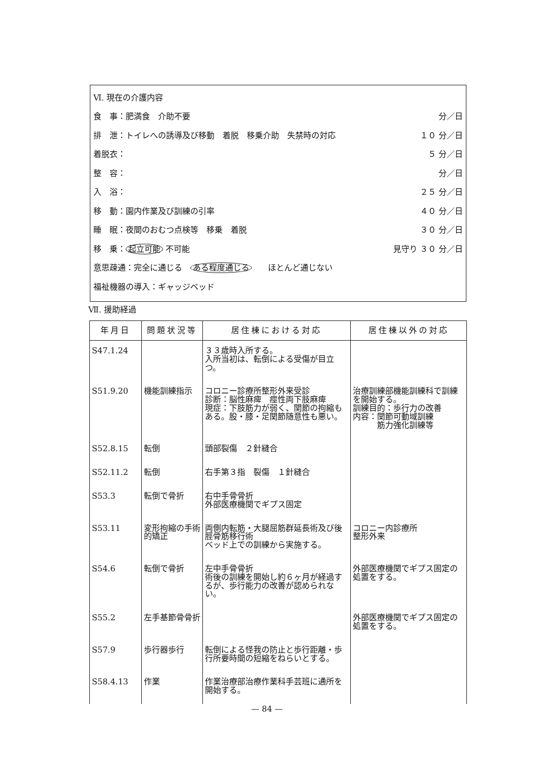Ⅵ. 現在の介護内容
食　事：肥満食　介助不要 分／日
排　泄：トイレへの誘導及び移動　着脱　移乗介助　失禁時の対応 １０ 分／日
着脱衣： ５ 分／日
整　容： 分／日
入　浴： ２５ 分／日
移　動：園内作業及び訓練の引率 ４０ 分／日
睡　眠：夜間のおむつ点検等　移乗　着脱 ３０ 分／日
移　乗： 起立可能 不可能 見守り ３０ 分／日
意思疎通：完全に通じる　ある程度通じる　　ほとんど通じない
福祉機器の導入：ギャッジベッド
Ⅶ. 援助経過
| 年月日 | 問題状況等 | 居住棟における対応 | 居住棟以外の対応 |
| --- | --- | --- | --- |
| S47.1.24 | | ３３歳時入所する。 入所当初は、転倒による受傷が目立つ。 | |
| S51.9.20 | 機能訓練指示 | コロニー診療所整形外来受診 診断：脳性麻痺 痙性両下肢麻痺 現症：下肢筋力が弱く、関節の拘縮もある。股・膝・足関節随意性も悪い。 | 治療訓練部機能訓練科で訓練を開始する。 訓練目的：歩行力の改善 内容：関節可動域訓練 筋力強化訓練等 |
| S52.8.15 | 転倒 | 頭部裂傷 ２針縫合 | |
| S52.11.2 | 転倒 | 右手第３指 裂傷 １針縫合 | |
| S53.3 | 転倒で骨折 | 右中手骨骨折 外部医療機関でギプス固定 | |
| S53.11 | 変形拘縮の手術的矯正 | 両側内転筋・大腿屈筋群延長術及び後脛骨筋移行術 ベッド上での訓練から実施する。 | コロニー内診療所 整形外来 |
| S54.6 | 転倒で骨折 | 左中手骨骨折 術後の訓練を開始し約６ヶ月が経過するが、歩行能力の改善が認められない。 | 外部医療機関でギプス固定の処置をする。 |
| S55.2 | 左手基節骨骨折 | | 外部医療機関でギプス固定の処置をする。 |
| S57.9 | 歩行器歩行 | 転倒による怪我の防止と歩行距離・歩行所要時間の短縮をねらいとする。 | |
| S58.4.13 | 作業 | 作業治療部治療作業科手芸班に通所を開始する。 | |
— 84 —